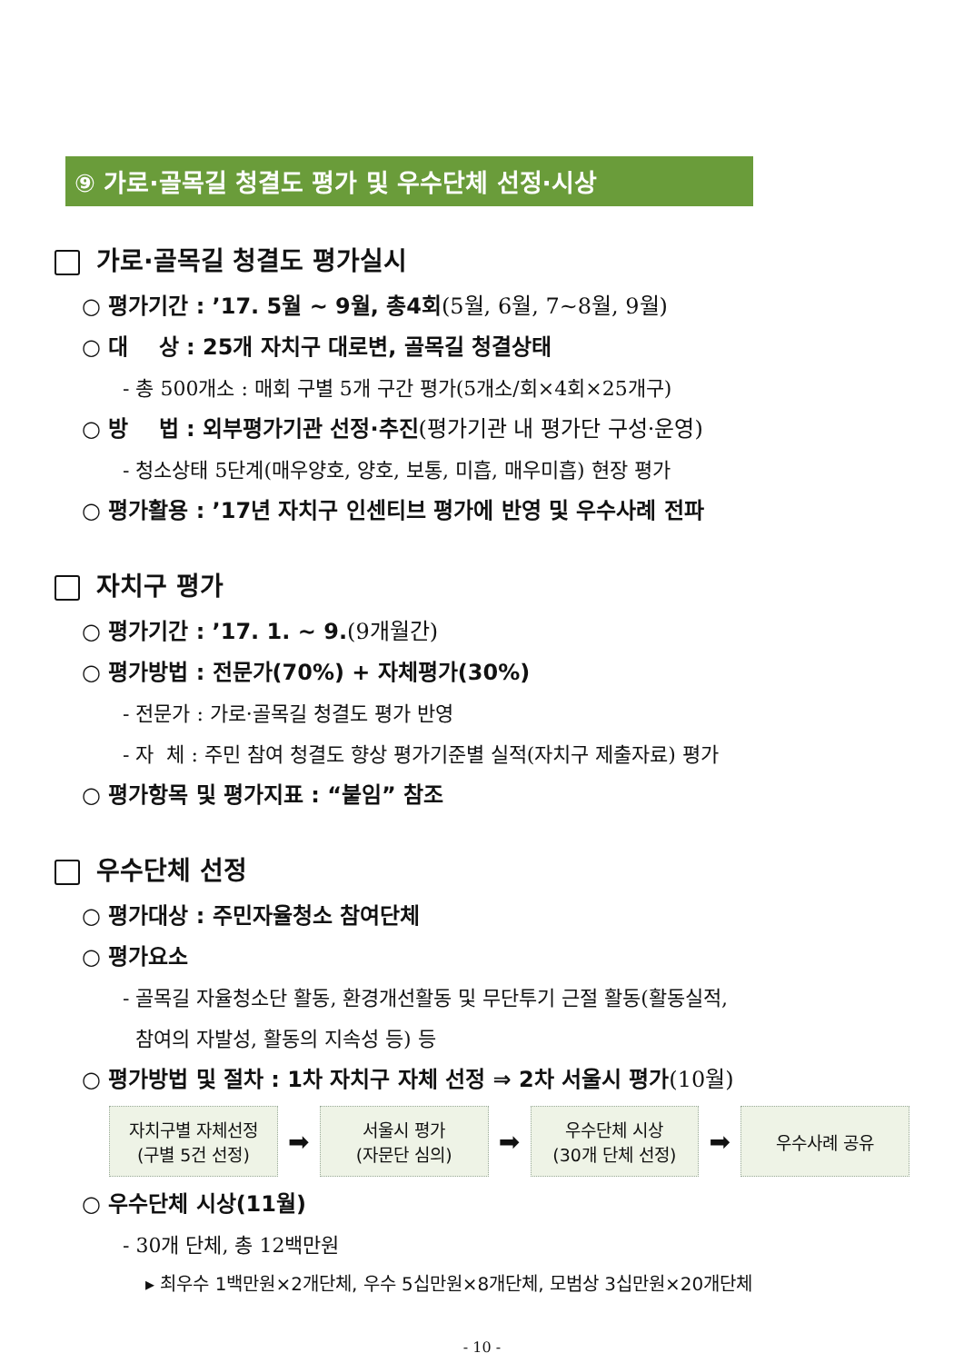⑨ 가로·골목길 청결도 평가 및 우수단체 선정·시상
가로·골목길 청결도 평가실시
○ 평가기간 : ’17. 5월 ~ 9월, 총4회(5월, 6월, 7~8월, 9월)
○ 대 상 : 25개 자치구 대로변, 골목길 청결상태
- 총 500개소 : 매회 구별 5개 구간 평가(5개소/회×4회×25개구)
○ 방 법 : 외부평가기관 선정·추진(평가기관 내 평가단 구성·운영)
- 청소상태 5단계(매우양호, 양호, 보통, 미흡, 매우미흡) 현장 평가
○ 평가활용 : ’17년 자치구 인센티브 평가에 반영 및 우수사례 전파
자치구 평가
○ 평가기간 : ’17. 1. ~ 9.(9개월간)
○ 평가방법 : 전문가(70%) + 자체평가(30%)
- 전문가 : 가로·골목길 청결도 평가 반영
- 자 체 : 주민 참여 청결도 향상 평가기준별 실적(자치구 제출자료) 평가
○ 평가항목 및 평가지표 : “붙임” 참조
우수단체 선정
○ 평가대상 : 주민자율청소 참여단체
○ 평가요소
- 골목길 자율청소단 활동, 환경개선활동 및 무단투기 근절 활동(활동실적,
참여의 자발성, 활동의 지속성 등) 등
○ 평가방법 및 절차 : 1차 자치구 자체 선정 ⇒ 2차 서울시 평가(10월)
자치구별 자체선정
(구별 5건 선정)
➡
서울시 평가
(자문단 심의)
➡
우수단체 시상
(30개 단체 선정)
➡
우수사례 공유
○ 우수단체 시상(11월)
- 30개 단체, 총 12백만원
▸ 최우수 1백만원×2개단체, 우수 5십만원×8개단체, 모범상 3십만원×20개단체
- 10 -